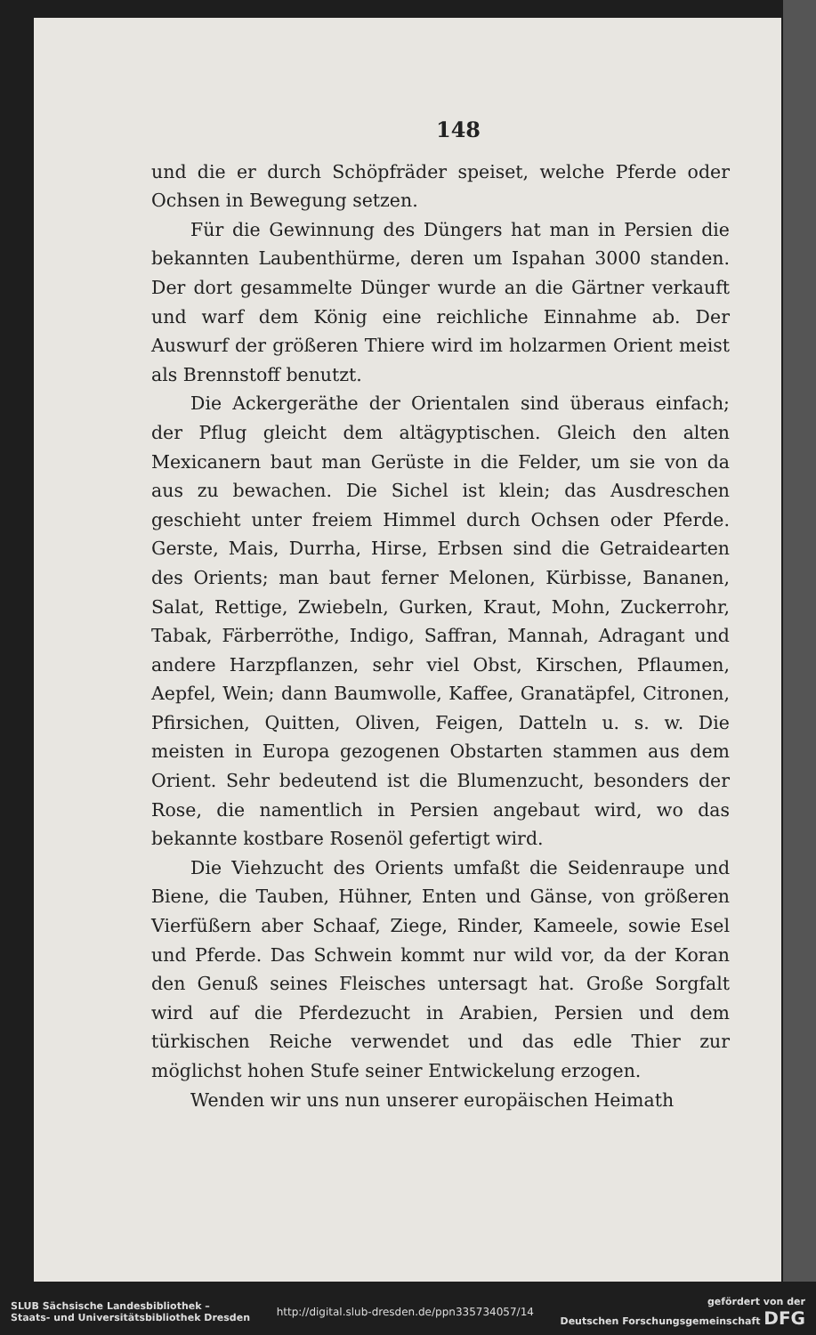148
und die er durch Schöpfräder speiset, welche Pferde oder Ochsen in Bewegung setzen.
Für die Gewinnung des Düngers hat man in Persien die bekannten Laubenthürme, deren um Ispahan 3000 standen. Der dort gesammelte Dünger wurde an die Gärtner verkauft und warf dem König eine reichliche Einnahme ab. Der Auswurf der größeren Thiere wird im holzarmen Orient meist als Brennstoff benutzt.
Die Ackergeräthe der Orientalen sind überaus einfach; der Pflug gleicht dem altägyptischen. Gleich den alten Mexicanern baut man Gerüste in die Felder, um sie von da aus zu bewachen. Die Sichel ist klein; das Ausdreschen geschieht unter freiem Himmel durch Ochsen oder Pferde. Gerste, Mais, Durrha, Hirse, Erbsen sind die Getraidearten des Orients; man baut ferner Melonen, Kürbisse, Bananen, Salat, Rettige, Zwiebeln, Gurken, Kraut, Mohn, Zuckerrohr, Tabak, Färberröthe, Indigo, Saffran, Mannah, Adragant und andere Harzpflanzen, sehr viel Obst, Kirschen, Pflaumen, Aepfel, Wein; dann Baumwolle, Kaffee, Granatäpfel, Citronen, Pfirsichen, Quitten, Oliven, Feigen, Datteln u. s. w. Die meisten in Europa gezogenen Obstarten stammen aus dem Orient. Sehr bedeutend ist die Blumenzucht, besonders der Rose, die namentlich in Persien angebaut wird, wo das bekannte kostbare Rosenöl gefertigt wird.
Die Viehzucht des Orients umfaßt die Seidenraupe und Biene, die Tauben, Hühner, Enten und Gänse, von größeren Vierfüßern aber Schaaf, Ziege, Rinder, Kameele, sowie Esel und Pferde. Das Schwein kommt nur wild vor, da der Koran den Genuß seines Fleisches untersagt hat. Große Sorgfalt wird auf die Pferdezucht in Arabien, Persien und dem türkischen Reiche verwendet und das edle Thier zur möglichst hohen Stufe seiner Entwickelung erzogen.
Wenden wir uns nun unserer europäischen Heimath
SLUB Sächsische Landesbibliothek –
Staats- und Universitätsbibliothek Dresden http://digital.slub-dresden.de/ppn335734057/14 gefördert von der
Deutschen Forschungsgemeinschaft DFG